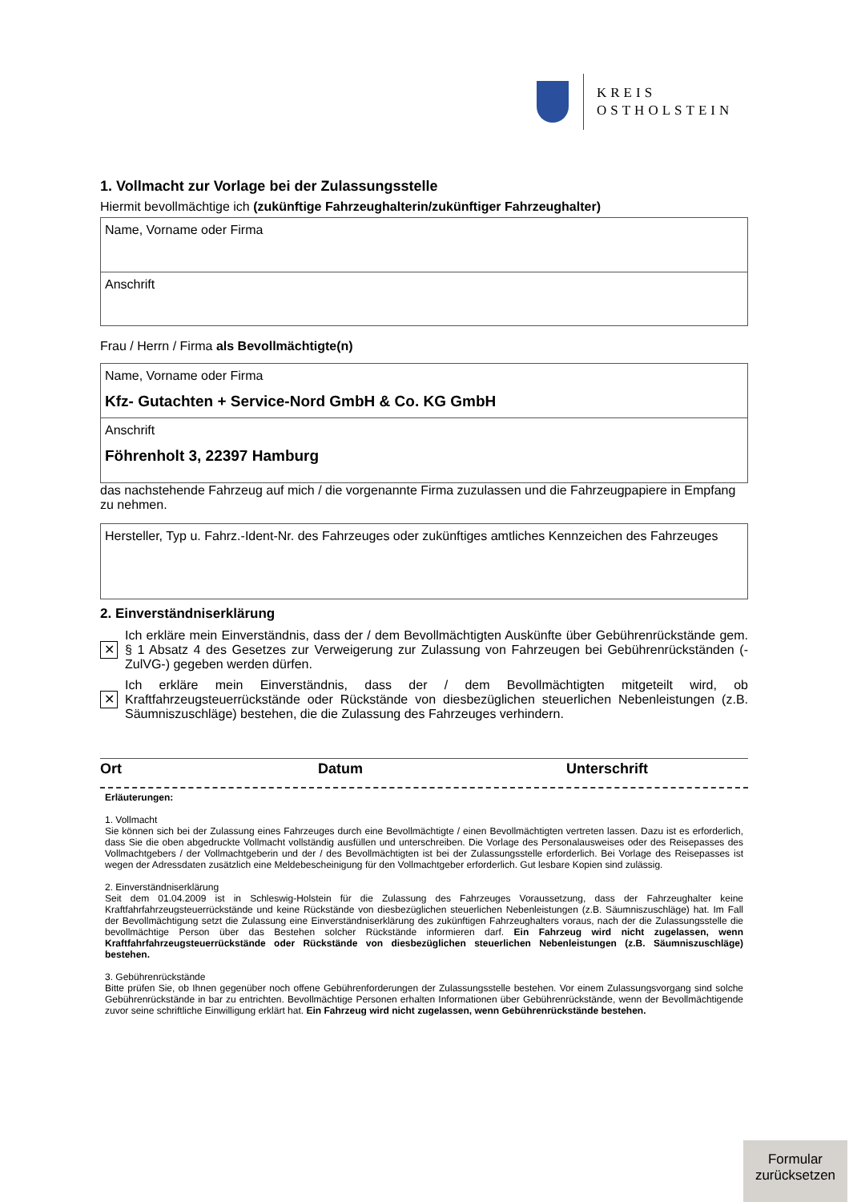KREIS
OSTHOLSTEIN
1. Vollmacht zur Vorlage bei der Zulassungsstelle
Hiermit bevollmächtige ich (zukünftige Fahrzeughalterin/zukünftiger Fahrzeughalter)
Name, Vorname oder Firma
Anschrift
Frau / Herrn / Firma als Bevollmächtigte(n)
Name, Vorname oder Firma
Kfz- Gutachten + Service-Nord GmbH & Co. KG GmbH
Anschrift
Föhrenholt 3, 22397 Hamburg
das nachstehende Fahrzeug auf mich / die vorgenannte Firma zuzulassen und die Fahrzeugpapiere in Empfang zu nehmen.
Hersteller, Typ u. Fahrz.-Ident-Nr. des Fahrzeuges oder zukünftiges amtliches Kennzeichen des Fahrzeuges
2. Einverständniserklärung
✕
Ich erkläre mein Einverständnis, dass der / dem Bevollmächtigten Auskünfte über Gebührenrückstände gem. § 1 Absatz 4 des Gesetzes zur Verweigerung zur Zulassung von Fahrzeugen bei Gebührenrückständen (-ZulVG-) gegeben werden dürfen.
✕
Ich erkläre mein Einverständnis, dass der / dem Bevollmächtigten mitgeteilt wird, ob Kraftfahrzeugsteuerrückstände oder Rückstände von diesbezüglichen steuerlichen Nebenleistungen (z.B. Säumniszuschläge) bestehen, die die Zulassung des Fahrzeuges verhindern.
Ort Datum Unterschrift
Erläuterungen:
1. Vollmacht
Sie können sich bei der Zulassung eines Fahrzeuges durch eine Bevollmächtigte / einen Bevollmächtigten vertreten lassen. Dazu ist es erforderlich, dass Sie die oben abgedruckte Vollmacht vollständig ausfüllen und unterschreiben. Die Vorlage des Personalausweises oder des Reisepasses des Vollmachtgebers / der Vollmachtgeberin und der / des Bevollmächtigten ist bei der Zulassungsstelle erforderlich. Bei Vorlage des Reisepasses ist wegen der Adressdaten zusätzlich eine Meldebescheinigung für den Vollmachtgeber erforderlich. Gut lesbare Kopien sind zulässig.
2. Einverständniserklärung
Seit dem 01.04.2009 ist in Schleswig-Holstein für die Zulassung des Fahrzeuges Voraussetzung, dass der Fahrzeughalter keine Kraftfahrfahrzeugsteuerrückstände und keine Rückstände von diesbezüglichen steuerlichen Nebenleistungen (z.B. Säumniszuschläge) hat. Im Fall der Bevollmächtigung setzt die Zulassung eine Einverständniserklärung des zukünftigen Fahrzeughalters voraus, nach der die Zulassungsstelle die bevollmächtige Person über das Bestehen solcher Rückstände informieren darf. Ein Fahrzeug wird nicht zugelassen, wenn Kraftfahrfahrzeugsteuerrückstände oder Rückstände von diesbezüglichen steuerlichen Nebenleistungen (z.B. Säumniszuschläge) bestehen.
3. Gebührenrückstände
Bitte prüfen Sie, ob Ihnen gegenüber noch offene Gebührenforderungen der Zulassungsstelle bestehen. Vor einem Zulassungsvorgang sind solche Gebührenrückstände in bar zu entrichten. Bevollmächtige Personen erhalten Informationen über Gebührenrückstände, wenn der Bevollmächtigende zuvor seine schriftliche Einwilligung erklärt hat. Ein Fahrzeug wird nicht zugelassen, wenn Gebührenrückstände bestehen.
Formular
zurücksetzen